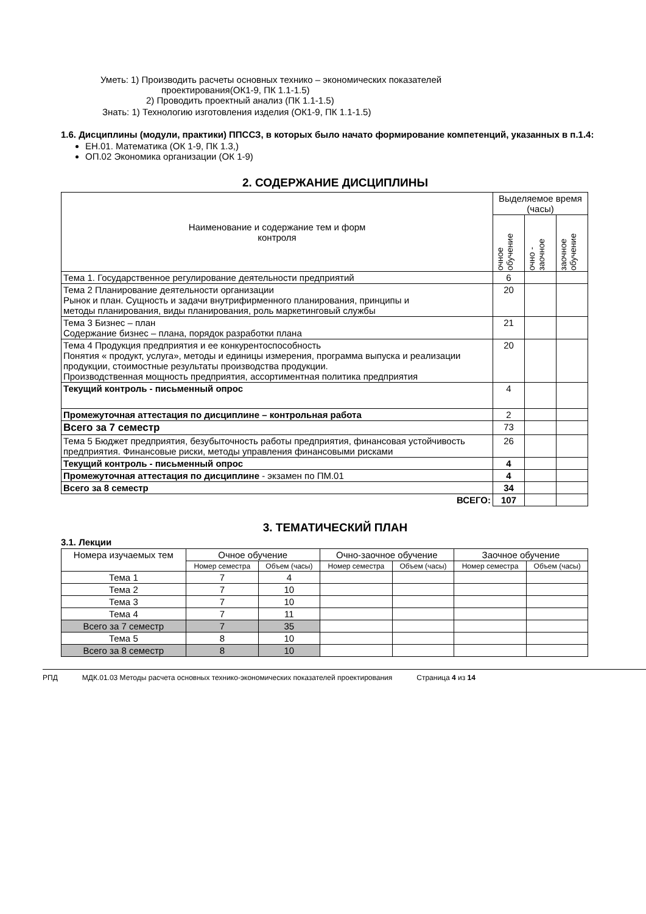Уметь: 1) Производить расчеты основных технико – экономических показателей
проектирования(ОК1-9, ПК 1.1-1.5)
2) Проводить проектный анализ (ПК 1.1-1.5)
Знать: 1) Технологию изготовления изделия (ОК1-9, ПК 1.1-1.5)
1.6. Дисциплины (модули, практики) ППССЗ, в которых было начато формирование компетенций, указанных в п.1.4:
ЕН.01. Математика (ОК 1-9, ПК 1.3,)
ОП.02 Экономика организации (ОК 1-9)
2. СОДЕРЖАНИЕ ДИСЦИПЛИНЫ
| Наименование и содержание тем и форм контроля | Выделяемое время (часы) | | |
| | очное обучение | очно - заочное | заочное обучение |
| Тема 1. Государственное регулирование деятельности предприятий | 6 | | |
| Тема 2 Планирование деятельности организации Рынок и план. Сущность и задачи внутрифирменного планирования, принципы и методы планирования, виды планирования, роль маркетинговый службы | 20 | | |
| Тема 3 Бизнес – план Содержание бизнес – плана, порядок разработки плана | 21 | | |
| Тема 4 Продукция предприятия и ее конкурентоспособность Понятия « продукт, услуга», методы и единицы измерения, программа выпуска и реализации продукции, стоимостные результаты производства продукции. Производственная мощность предприятия, ассортиментная политика предприятия | 20 | | |
| Текущий контроль - письменный опрос | 4 | | |
| Промежуточная аттестация по дисциплине – контрольная работа | 2 | | |
| Всего за 7 семестр | 73 | | |
| Тема 5 Бюджет предприятия, безубыточность работы предприятия, финансовая устойчивость предприятия. Финансовые риски, методы управления финансовыми рисками | 26 | | |
| Текущий контроль - письменный опрос | 4 | | |
| Промежуточная аттестация по дисциплине - экзамен по ПМ.01 | 4 | | |
| Всего за 8 семестр | 34 | | |
| ВСЕГО: | 107 | | |
3. ТЕМАТИЧЕСКИЙ ПЛАН
3.1. Лекции
| Номера изучаемых тем | Очное обучение | | Очно-заочное обучение | | Заочное обучение | |
| | Номер семестра | Объем (часы) | Номер семестра | Объем (часы) | Номер семестра | Объем (часы) |
| Тема 1 | 7 | 4 | | | | |
| Тема 2 | 7 | 10 | | | | |
| Тема 3 | 7 | 10 | | | | |
| Тема 4 | 7 | 11 | | | | |
| Всего за 7 семестр | 7 | 35 | | | | |
| Тема 5 | 8 | 10 | | | | |
| Всего за 8 семестр | 8 | 10 | | | | |
РПД МДК.01.03 Методы расчета основных технико-экономических показателей проектирования Страница 4 из 14